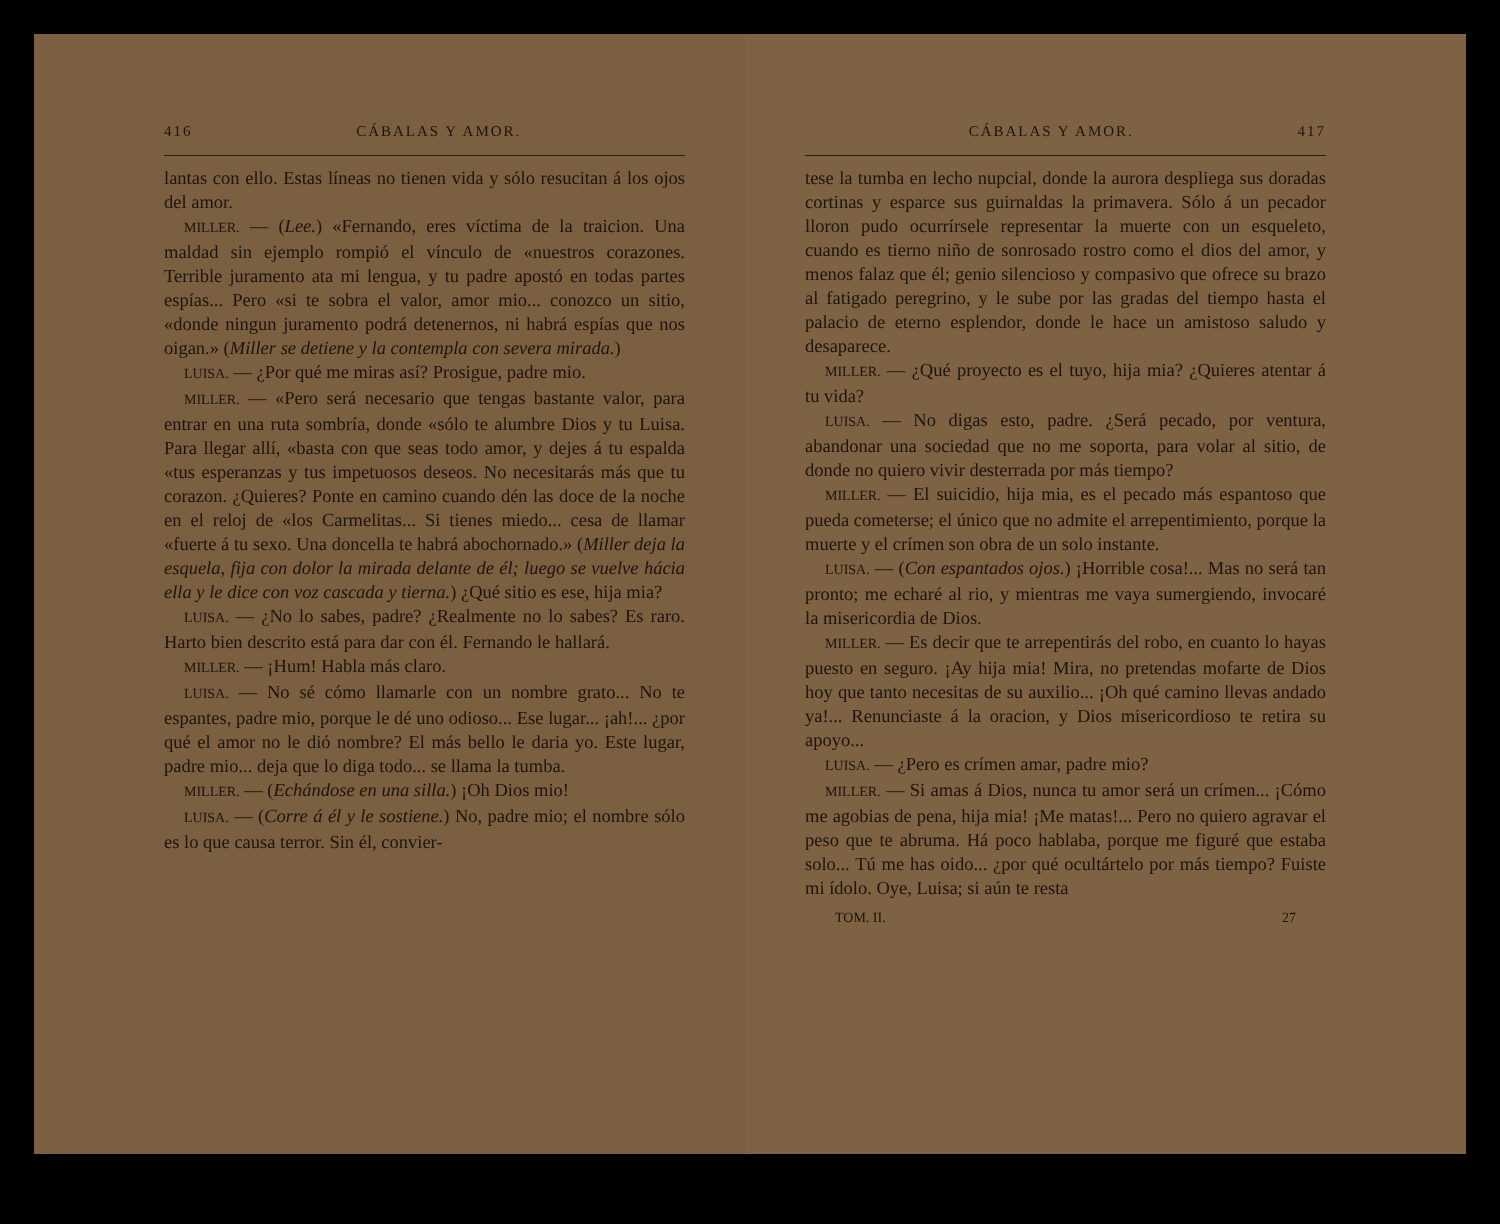416 CÁBALAS Y AMOR.
lantas con ello. Estas líneas no tienen vida y sólo resucitan á los ojos del amor.
MILLER. — (Lee.) «Fernando, eres víctima de la traicion. Una maldad sin ejemplo rompió el vínculo de «nuestros corazones. Terrible juramento ata mi lengua, y tu padre apostó en todas partes espías... Pero «si te sobra el valor, amor mio... conozco un sitio, «donde ningun juramento podrá detenernos, ni habrá espías que nos oigan.» (Miller se detiene y la contempla con severa mirada.)
LUISA. — ¿Por qué me miras así? Prosigue, padre mio.
MILLER. — «Pero será necesario que tengas bastante valor, para entrar en una ruta sombría, donde «sólo te alumbre Dios y tu Luisa. Para llegar allí, «basta con que seas todo amor, y dejes á tu espalda «tus esperanzas y tus impetuosos deseos. No necesitarás más que tu corazon. ¿Quieres? Ponte en camino cuando dén las doce de la noche en el reloj de «los Carmelitas... Si tienes miedo... cesa de llamar «fuerte á tu sexo. Una doncella te habrá abochornado.» (Miller deja la esquela, fija con dolor la mirada delante de él; luego se vuelve hácia ella y le dice con voz cascada y tierna.) ¿Qué sitio es ese, hija mia?
LUISA. — ¿No lo sabes, padre? ¿Realmente no lo sabes? Es raro. Harto bien descrito está para dar con él. Fernando le hallará.
MILLER. — ¡Hum! Habla más claro.
LUISA. — No sé cómo llamarle con un nombre grato... No te espantes, padre mio, porque le dé uno odioso... Ese lugar... ¡ah!... ¿por qué el amor no le dió nombre? El más bello le daria yo. Este lugar, padre mio... deja que lo diga todo... se llama la tumba.
MILLER. — (Echándose en una silla.) ¡Oh Dios mio!
LUISA. — (Corre á él y le sostiene.) No, padre mio; el nombre sólo es lo que causa terror. Sin él, convier-
CÁBALAS Y AMOR. 417
tese la tumba en lecho nupcial, donde la aurora despliega sus doradas cortinas y esparce sus guirnaldas la primavera. Sólo á un pecador lloron pudo ocurrírsele representar la muerte con un esqueleto, cuando es tierno niño de sonrosado rostro como el dios del amor, y menos falaz que él; genio silencioso y compasivo que ofrece su brazo al fatigado peregrino, y le sube por las gradas del tiempo hasta el palacio de eterno esplendor, donde le hace un amistoso saludo y desaparece.
MILLER. — ¿Qué proyecto es el tuyo, hija mia? ¿Quieres atentar á tu vida?
LUISA. — No digas esto, padre. ¿Será pecado, por ventura, abandonar una sociedad que no me soporta, para volar al sitio, de donde no quiero vivir desterrada por más tiempo?
MILLER. — El suicidio, hija mia, es el pecado más espantoso que pueda cometerse; el único que no admite el arrepentimiento, porque la muerte y el crímen son obra de un solo instante.
LUISA. — (Con espantados ojos.) ¡Horrible cosa!... Mas no será tan pronto; me echaré al rio, y mientras me vaya sumergiendo, invocaré la misericordia de Dios.
MILLER. — Es decir que te arrepentirás del robo, en cuanto lo hayas puesto en seguro. ¡Ay hija mia! Mira, no pretendas mofarte de Dios hoy que tanto necesitas de su auxilio... ¡Oh qué camino llevas andado ya!... Renunciaste á la oracion, y Dios misericordioso te retira su apoyo...
LUISA. — ¿Pero es crímen amar, padre mio?
MILLER. — Si amas á Dios, nunca tu amor será un crímen... ¡Cómo me agobias de pena, hija mia! ¡Me matas!... Pero no quiero agravar el peso que te abruma. Há poco hablaba, porque me figuré que estaba solo... Tú me has oido... ¿por qué ocultártelo por más tiempo? Fuiste mi ídolo. Oye, Luisa; si aún te resta
TOM. II. 27